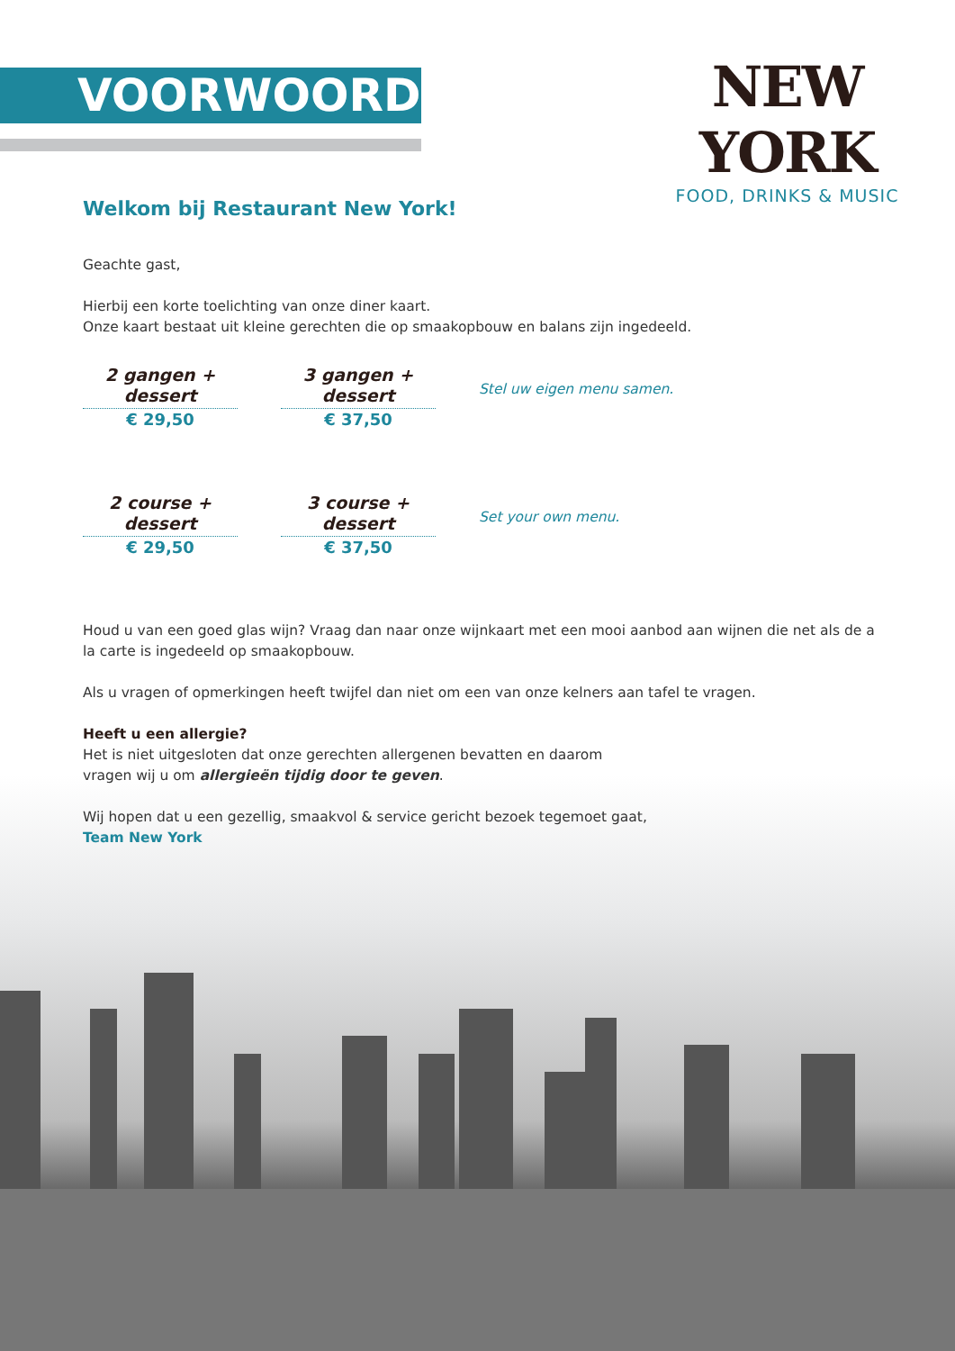VOORWOORD
NEW YORK
FOOD, DRINKS & MUSIC
Welkom bij Restaurant New York!
Geachte gast,
Hierbij een korte toelichting van onze diner kaart.
Onze kaart bestaat uit kleine gerechten die op smaakopbouw en balans zijn ingedeeld.
2 gangen + dessert
€ 29,50
3 gangen + dessert
€ 37,50
Stel uw eigen menu samen.
2 course + dessert
€ 29,50
3 course + dessert
€ 37,50
Set your own menu.
Houd u van een goed glas wijn? Vraag dan naar onze wijnkaart met een mooi aanbod aan wijnen die net als de a la carte is ingedeeld op smaakopbouw.
Als u vragen of opmerkingen heeft twijfel dan niet om een van onze kelners aan tafel te vragen.
Heeft u een allergie?
Het is niet uitgesloten dat onze gerechten allergenen bevatten en daarom
vragen wij u om allergieën tijdig door te geven.
Wij hopen dat u een gezellig, smaakvol & service gericht bezoek tegemoet gaat,
Team New York